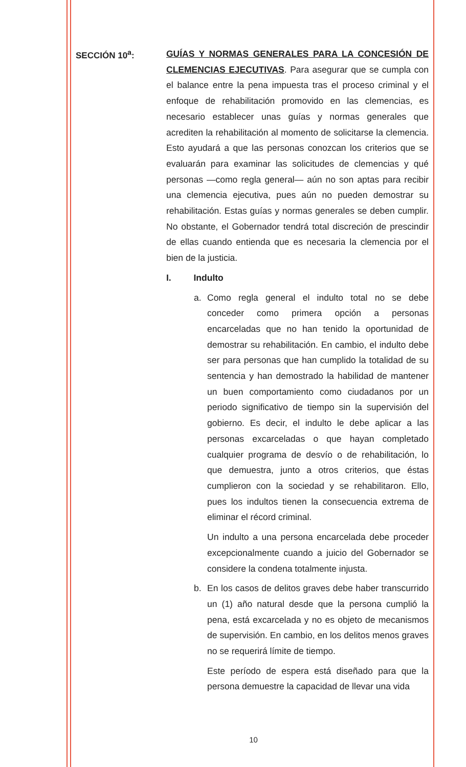SECCIÓN 10<sup>a</sup>:
GUÍAS Y NORMAS GENERALES PARA LA CONCESIÓN DE CLEMENCIAS EJECUTIVAS. Para asegurar que se cumpla con el balance entre la pena impuesta tras el proceso criminal y el enfoque de rehabilitación promovido en las clemencias, es necesario establecer unas guías y normas generales que acrediten la rehabilitación al momento de solicitarse la clemencia. Esto ayudará a que las personas conozcan los criterios que se evaluarán para examinar las solicitudes de clemencias y qué personas —como regla general— aún no son aptas para recibir una clemencia ejecutiva, pues aún no pueden demostrar su rehabilitación. Estas guías y normas generales se deben cumplir. No obstante, el Gobernador tendrá total discreción de prescindir de ellas cuando entienda que es necesaria la clemencia por el bien de la justicia.
I. Indulto
a. Como regla general el indulto total no se debe conceder como primera opción a personas encarceladas que no han tenido la oportunidad de demostrar su rehabilitación. En cambio, el indulto debe ser para personas que han cumplido la totalidad de su sentencia y han demostrado la habilidad de mantener un buen comportamiento como ciudadanos por un periodo significativo de tiempo sin la supervisión del gobierno. Es decir, el indulto le debe aplicar a las personas excarceladas o que hayan completado cualquier programa de desvío o de rehabilitación, lo que demuestra, junto a otros criterios, que éstas cumplieron con la sociedad y se rehabilitaron. Ello, pues los indultos tienen la consecuencia extrema de eliminar el récord criminal.
Un indulto a una persona encarcelada debe proceder excepcionalmente cuando a juicio del Gobernador se considere la condena totalmente injusta.
b. En los casos de delitos graves debe haber transcurrido un (1) año natural desde que la persona cumplió la pena, está excarcelada y no es objeto de mecanismos de supervisión. En cambio, en los delitos menos graves no se requerirá límite de tiempo.
Este período de espera está diseñado para que la persona demuestre la capacidad de llevar una vida
10